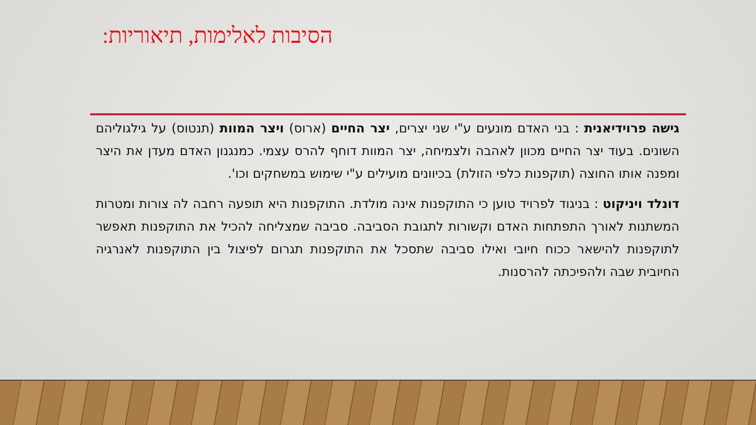הסיבות לאלימות, תיאוריות:
גישה פרוידיאנית : בני האדם מונעים ע"י שני יצרים, יצר החיים (ארוס) ויצר המוות (תנטוס) על גילגוליהם השונים. בעוד יצר החיים מכוון לאהבה ולצמיחה, יצר המוות דוחף להרס עצמי. כמנגנון האדם מעדן את היצר ומפנה אותו החוצה (תוקפנות כלפי הזולת) בכיוונים מועילים ע"י שימוש במשחקים וכו'.
דונלד ויניקוט : בניגוד לפרויד טוען כי התוקפנות אינה מולדת. התוקפנות היא תופעה רחבה לה צורות ומטרות המשתנות לאורך התפתחות האדם וקשורות לתגובת הסביבה. סביבה שמצליחה להכיל את התוקפנות תאפשר לתוקפנות להישאר ככוח חיובי ואילו סביבה שתסכל את התוקפנות תגרום לפיצול בין התוקפנות לאנרגיה החיובית שבה ולהפיכתה להרסנות.